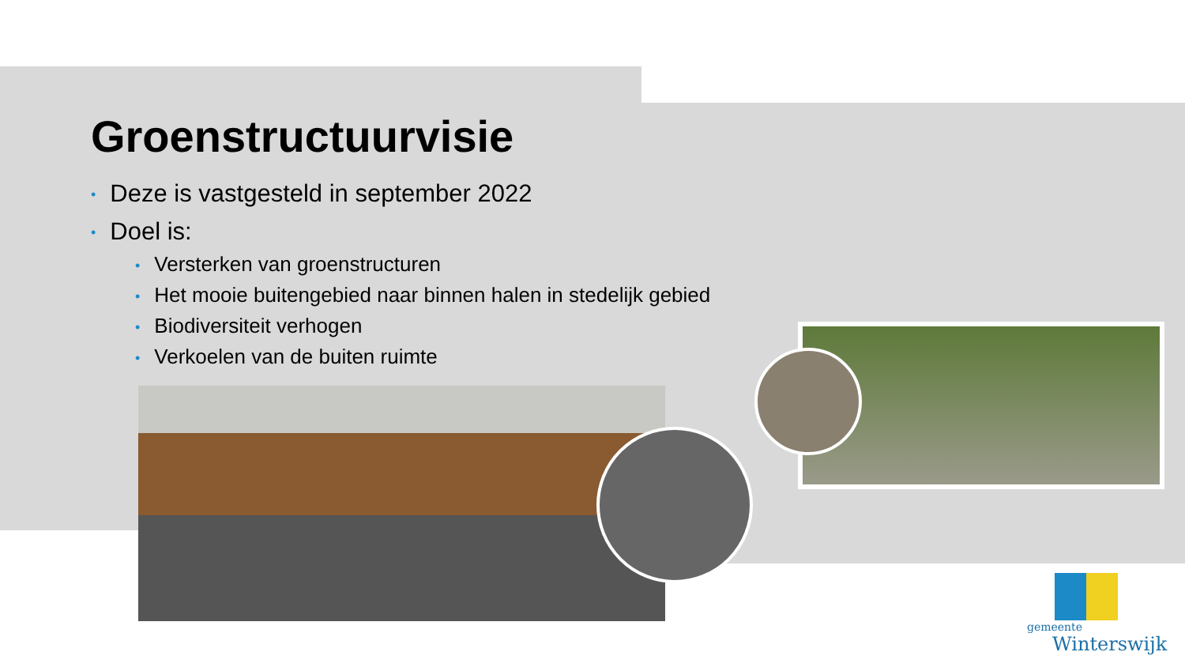Groenstructuurvisie
• Deze is vastgesteld in september 2022
• Doel is:
• Versterken van groenstructuren
• Het mooie buitengebied naar binnen halen in stedelijk gebied
• Biodiversiteit verhogen
• Verkoelen van de buiten ruimte
gemeente
Winterswijk